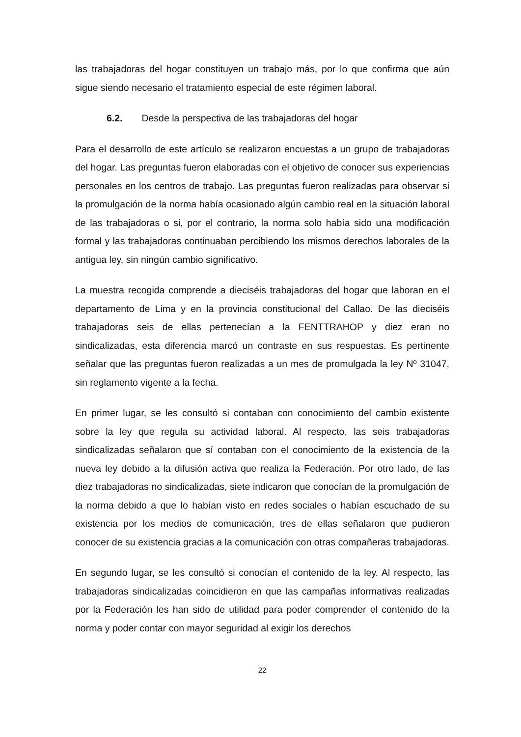las trabajadoras del hogar constituyen un trabajo más, por lo que confirma que aún sigue siendo necesario el tratamiento especial de este régimen laboral.
6.2. Desde la perspectiva de las trabajadoras del hogar
Para el desarrollo de este artículo se realizaron encuestas a un grupo de trabajadoras del hogar. Las preguntas fueron elaboradas con el objetivo de conocer sus experiencias personales en los centros de trabajo. Las preguntas fueron realizadas para observar si la promulgación de la norma había ocasionado algún cambio real en la situación laboral de las trabajadoras o si, por el contrario, la norma solo había sido una modificación formal y las trabajadoras continuaban percibiendo los mismos derechos laborales de la antigua ley, sin ningún cambio significativo.
La muestra recogida comprende a dieciséis trabajadoras del hogar que laboran en el departamento de Lima y en la provincia constitucional del Callao. De las dieciséis trabajadoras seis de ellas pertenecían a la FENTTRAHOP y diez eran no sindicalizadas, esta diferencia marcó un contraste en sus respuestas. Es pertinente señalar que las preguntas fueron realizadas a un mes de promulgada la ley Nº 31047, sin reglamento vigente a la fecha.
En primer lugar, se les consultó si contaban con conocimiento del cambio existente sobre la ley que regula su actividad laboral. Al respecto, las seis trabajadoras sindicalizadas señalaron que sí contaban con el conocimiento de la existencia de la nueva ley debido a la difusión activa que realiza la Federación. Por otro lado, de las diez trabajadoras no sindicalizadas, siete indicaron que conocían de la promulgación de la norma debido a que lo habían visto en redes sociales o habían escuchado de su existencia por los medios de comunicación, tres de ellas señalaron que pudieron conocer de su existencia gracias a la comunicación con otras compañeras trabajadoras.
En segundo lugar, se les consultó si conocían el contenido de la ley. Al respecto, las trabajadoras sindicalizadas coincidieron en que las campañas informativas realizadas por la Federación les han sido de utilidad para poder comprender el contenido de la norma y poder contar con mayor seguridad al exigir los derechos
22